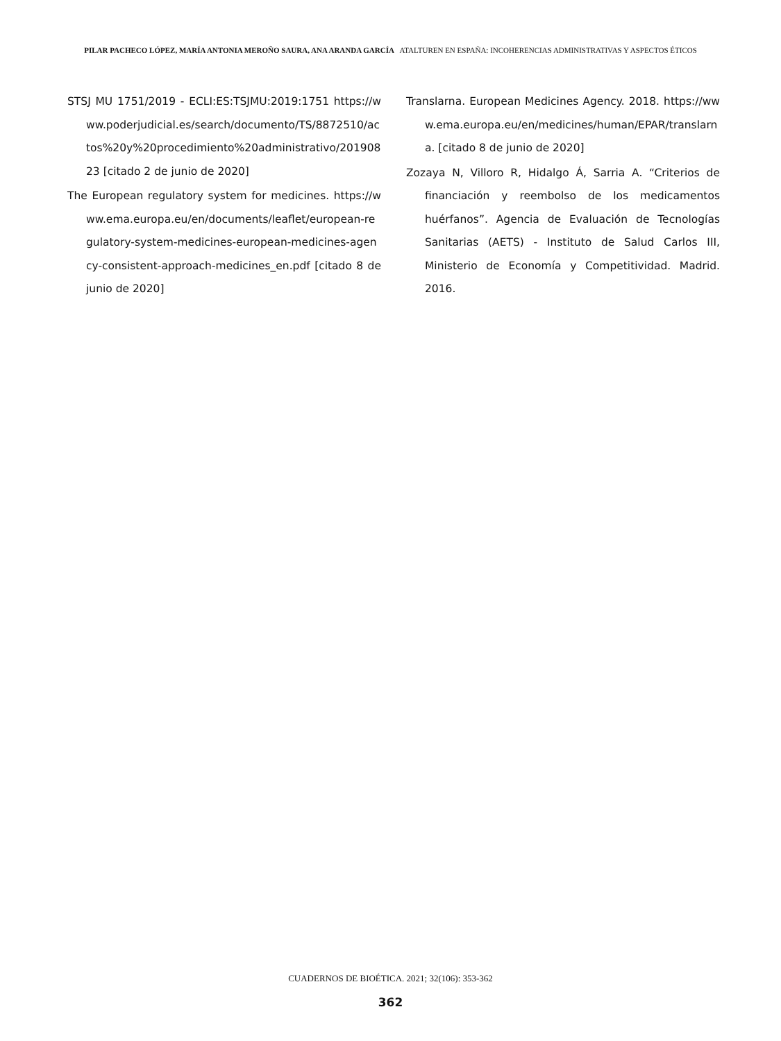PILAR PACHECO LÓPEZ, MARÍA ANTONIA MEROÑO SAURA, ANA ARANDA GARCÍA ATALTUREN EN ESPAÑA: INCOHERENCIAS ADMINISTRATIVAS Y ASPECTOS ÉTICOS
STSJ MU 1751/2019 - ECLI:ES:TSJMU:2019:1751 https://www.poderjudicial.es/search/documento/TS/8872510/actos%20y%20procedimiento%20administrativo/20190823 [citado 2 de junio de 2020]
The European regulatory system for medicines. https://www.ema.europa.eu/en/documents/leaflet/european-regulatory-system-medicines-european-medicines-agency-consistent-approach-medicines_en.pdf [citado 8 de junio de 2020]
Translarna. European Medicines Agency. 2018. https://www.ema.europa.eu/en/medicines/human/EPAR/translarna. [citado 8 de junio de 2020]
Zozaya N, Villoro R, Hidalgo Á, Sarria A. “Criterios de financiación y reembolso de los medicamentos huérfanos”. Agencia de Evaluación de Tecnologías Sanitarias (AETS) - Instituto de Salud Carlos III, Ministerio de Economía y Competitividad. Madrid. 2016.
CUADERNOS DE BIOÉTICA. 2021; 32(106): 353-362
362